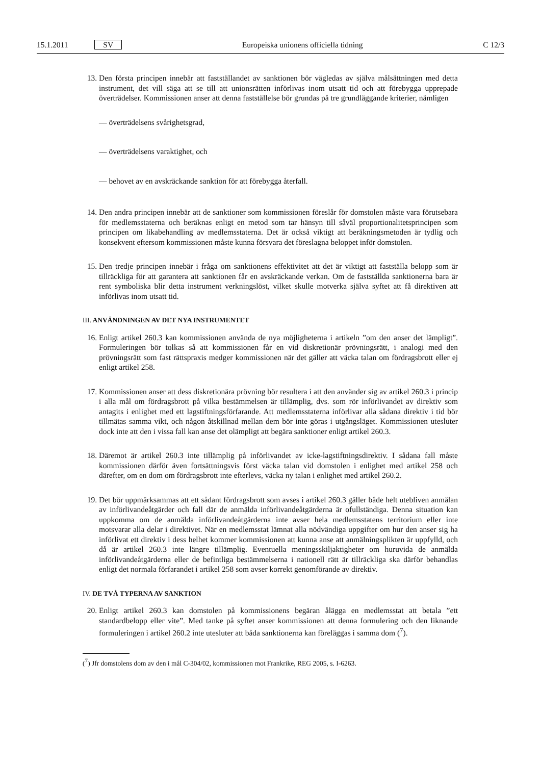15.1.2011 SV Europeiska unionens officiella tidning C 12/3
13. Den första principen innebär att fastställandet av sanktionen bör vägledas av själva målsättningen med detta instrument, det vill säga att se till att unionsrätten införlivas inom utsatt tid och att förebygga upprepade överträdelser. Kommissionen anser att denna fastställelse bör grundas på tre grundläggande kriterier, nämligen
— överträdelsens svårighetsgrad,
— överträdelsens varaktighet, och
— behovet av en avskräckande sanktion för att förebygga återfall.
14. Den andra principen innebär att de sanktioner som kommissionen föreslår för domstolen måste vara förutsebara för medlemsstaterna och beräknas enligt en metod som tar hänsyn till såväl proportionalitetsprincipen som principen om likabehandling av medlemsstaterna. Det är också viktigt att beräkningsmetoden är tydlig och konsekvent eftersom kommissionen måste kunna försvara det föreslagna beloppet inför domstolen.
15. Den tredje principen innebär i fråga om sanktionens effektivitet att det är viktigt att fastställa belopp som är tillräckliga för att garantera att sanktionen får en avskräckande verkan. Om de fastställda sanktionerna bara är rent symboliska blir detta instrument verkningslöst, vilket skulle motverka själva syftet att få direktiven att införlivas inom utsatt tid.
III. ANVÄNDNINGEN AV DET NYA INSTRUMENTET
16. Enligt artikel 260.3 kan kommissionen använda de nya möjligheterna i artikeln ”om den anser det lämpligt”. Formuleringen bör tolkas så att kommissionen får en vid diskretionär prövningsrätt, i analogi med den prövningsrätt som fast rättspraxis medger kommissionen när det gäller att väcka talan om fördragsbrott eller ej enligt artikel 258.
17. Kommissionen anser att dess diskretionära prövning bör resultera i att den använder sig av artikel 260.3 i princip i alla mål om fördragsbrott på vilka bestämmelsen är tillämplig, dvs. som rör införlivandet av direktiv som antagits i enlighet med ett lagstiftningsförfarande. Att medlemsstaterna införlivar alla sådana direktiv i tid bör tillmätas samma vikt, och någon åtskillnad mellan dem bör inte göras i utgångsläget. Kommissionen utesluter dock inte att den i vissa fall kan anse det olämpligt att begära sanktioner enligt artikel 260.3.
18. Däremot är artikel 260.3 inte tillämplig på införlivandet av icke-lagstiftningsdirektiv. I sådana fall måste kommissionen därför även fortsättningsvis först väcka talan vid domstolen i enlighet med artikel 258 och därefter, om en dom om fördragsbrott inte efterlevs, väcka ny talan i enlighet med artikel 260.2.
19. Det bör uppmärksammas att ett sådant fördragsbrott som avses i artikel 260.3 gäller både helt utebliven anmälan av införlivandeåtgärder och fall där de anmälda införlivandeåtgärderna är ofullständiga. Denna situation kan uppkomma om de anmälda införlivandeåtgärderna inte avser hela medlemsstatens territorium eller inte motsvarar alla delar i direktivet. När en medlemsstat lämnat alla nödvändiga uppgifter om hur den anser sig ha införlivat ett direktiv i dess helhet kommer kommissionen att kunna anse att anmälningsplikten är uppfylld, och då är artikel 260.3 inte längre tillämplig. Eventuella meningsskiljaktigheter om huruvida de anmälda införlivandeåtgärderna eller de befintliga bestämmelserna i nationell rätt är tillräckliga ska därför behandlas enligt det normala förfarandet i artikel 258 som avser korrekt genomförande av direktiv.
IV. DE TVÅ TYPERNA AV SANKTION
20. Enligt artikel 260.3 kan domstolen på kommissionens begäran ålägga en medlemsstat att betala ”ett standardbelopp eller vite”. Med tanke på syftet anser kommissionen att denna formulering och den liknande formuleringen i artikel 260.2 inte utesluter att båda sanktionerna kan föreläggas i samma dom (<sup>7</sup>).
(<sup>7</sup>) Jfr domstolens dom av den i mål C-304/02, kommissionen mot Frankrike, REG 2005, s. I-6263.